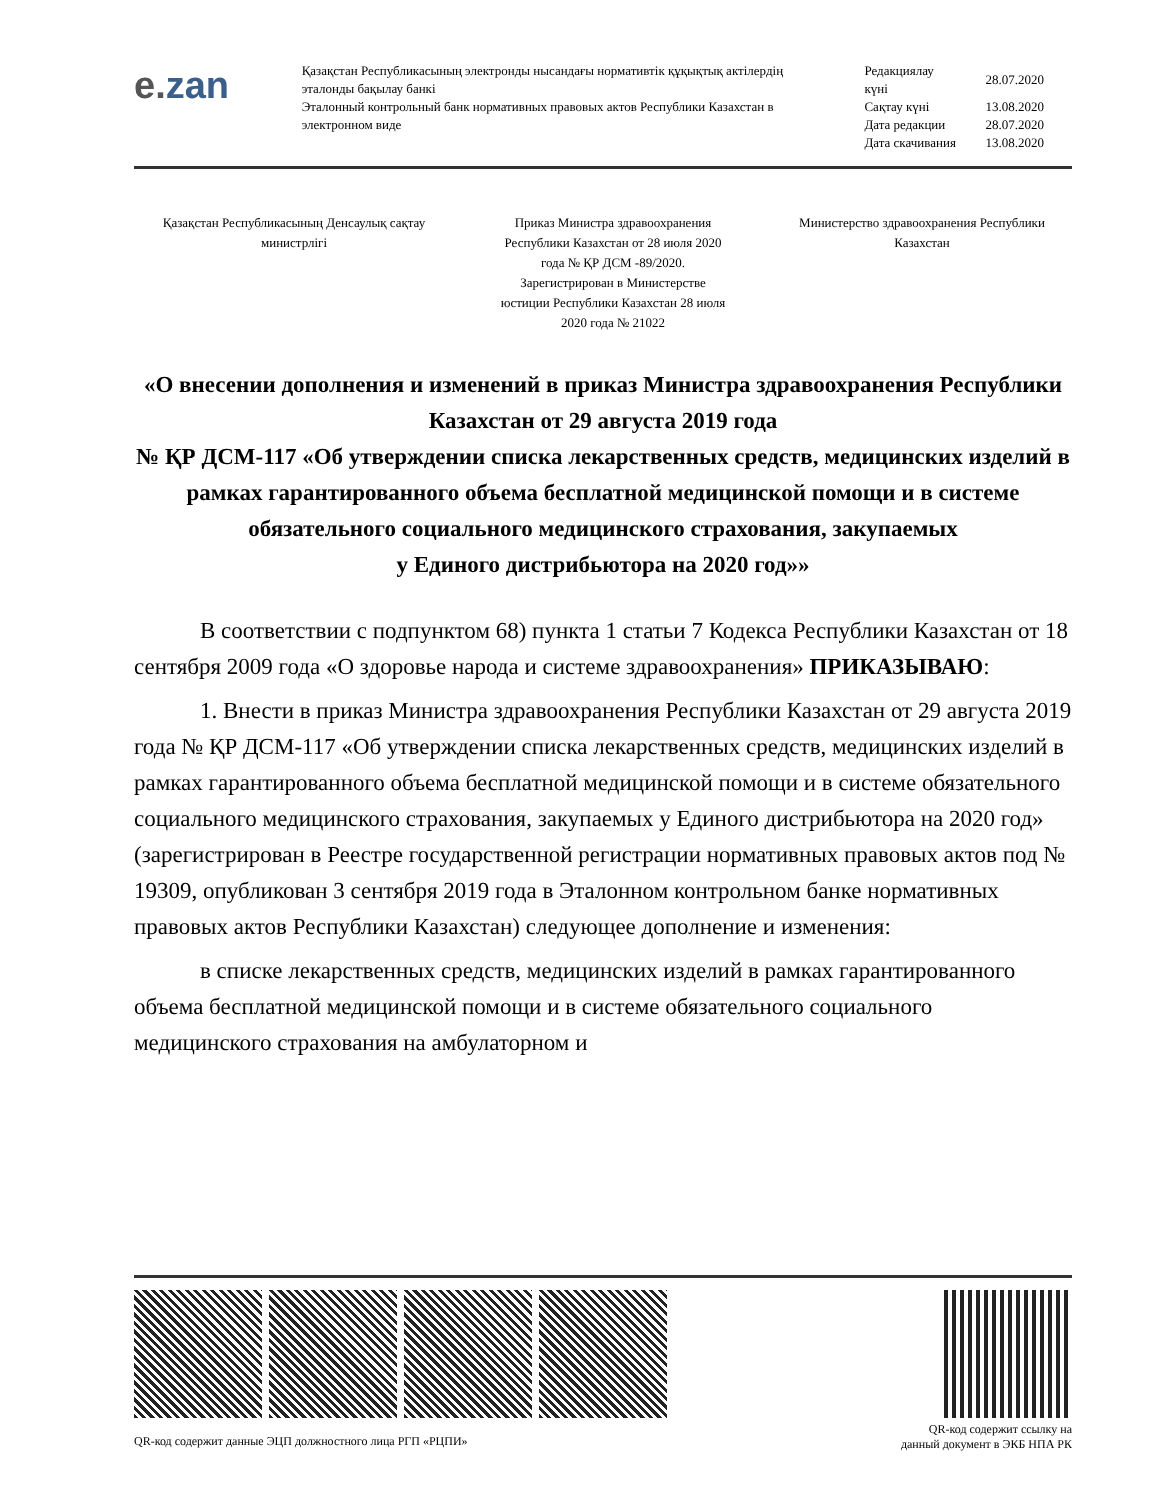e. zan
Қазақстан Республикасының электронды нысандағы нормативтік құқықтық актілердің эталонды бақылау банкі
Эталонный контрольный банк нормативных правовых актов Республики Казахстан в электронном виде
| Редакциялау күні | 28.07.2020 |
| Сақтау күні | 13.08.2020 |
| Дата редакции | 28.07.2020 |
| Дата скачивания | 13.08.2020 |
Қазақстан Республикасының Денсаулық сақтау министрлігі
Приказ Министра здравоохранения Республики Казахстан от 28 июля 2020 года № ҚР ДСМ -89/2020. Зарегистрирован в Министерстве юстиции Республики Казахстан 28 июля 2020 года № 21022
Министерство здравоохранения Республики Казахстан
«О внесении дополнения и изменений в приказ Министра здравоохранения Республики Казахстан от 29 августа 2019 года
№ ҚР ДСМ-117 «Об утверждении списка лекарственных средств, медицинских изделий в рамках гарантированного объема бесплатной медицинской помощи и в системе обязательного социального медицинского страхования, закупаемых
у Единого дистрибьютора на 2020 год»»
В соответствии с подпунктом 68) пункта 1 статьи 7 Кодекса Республики Казахстан от 18 сентября 2009 года «О здоровье народа и системе здравоохранения» ПРИКАЗЫВАЮ:
1. Внести в приказ Министра здравоохранения Республики Казахстан от 29 августа 2019 года № ҚР ДСМ-117 «Об утверждении списка лекарственных средств, медицинских изделий в рамках гарантированного объема бесплатной медицинской помощи и в системе обязательного социального медицинского страхования, закупаемых у Единого дистрибьютора на 2020 год» (зарегистрирован в Реестре государственной регистрации нормативных правовых актов под № 19309, опубликован 3 сентября 2019 года в Эталонном контрольном банке нормативных правовых актов Республики Казахстан) следующее дополнение и изменения:
в списке лекарственных средств, медицинских изделий в рамках гарантированного объема бесплатной медицинской помощи и в системе обязательного социального медицинского страхования на амбулаторном и
QR-код содержит данные ЭЦП должностного лица РГП «РЦПИ»
QR-код содержит ссылку на
данный документ в ЭКБ НПА РК